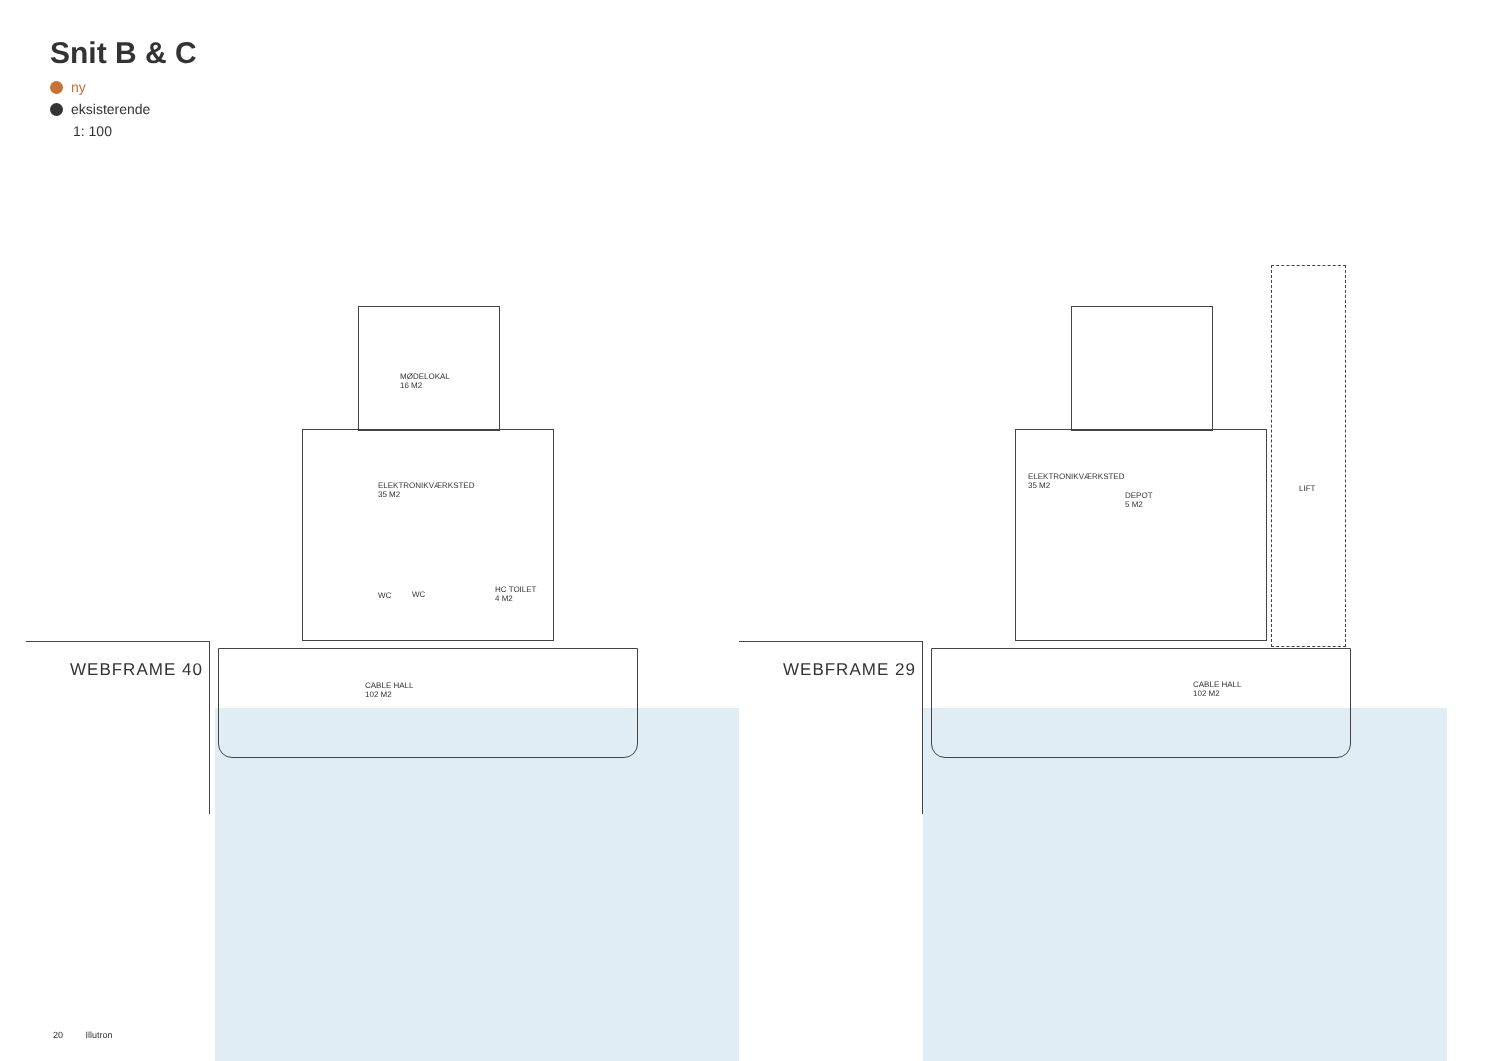Snit B & C
ny
eksisterende
1: 100
WEBFRAME 40 WEBFRAME 29
MØDELOKAL
16 M2
ELEKTRONIKVÆRKSTED
35 M2
WC WC
HC TOILET
4 M2
CABLE HALL
102 M2
ELEKTRONIKVÆRKSTED
35 M2
DEPOT
5 M2
LIFT
CABLE HALL
102 M2
20 Illutron